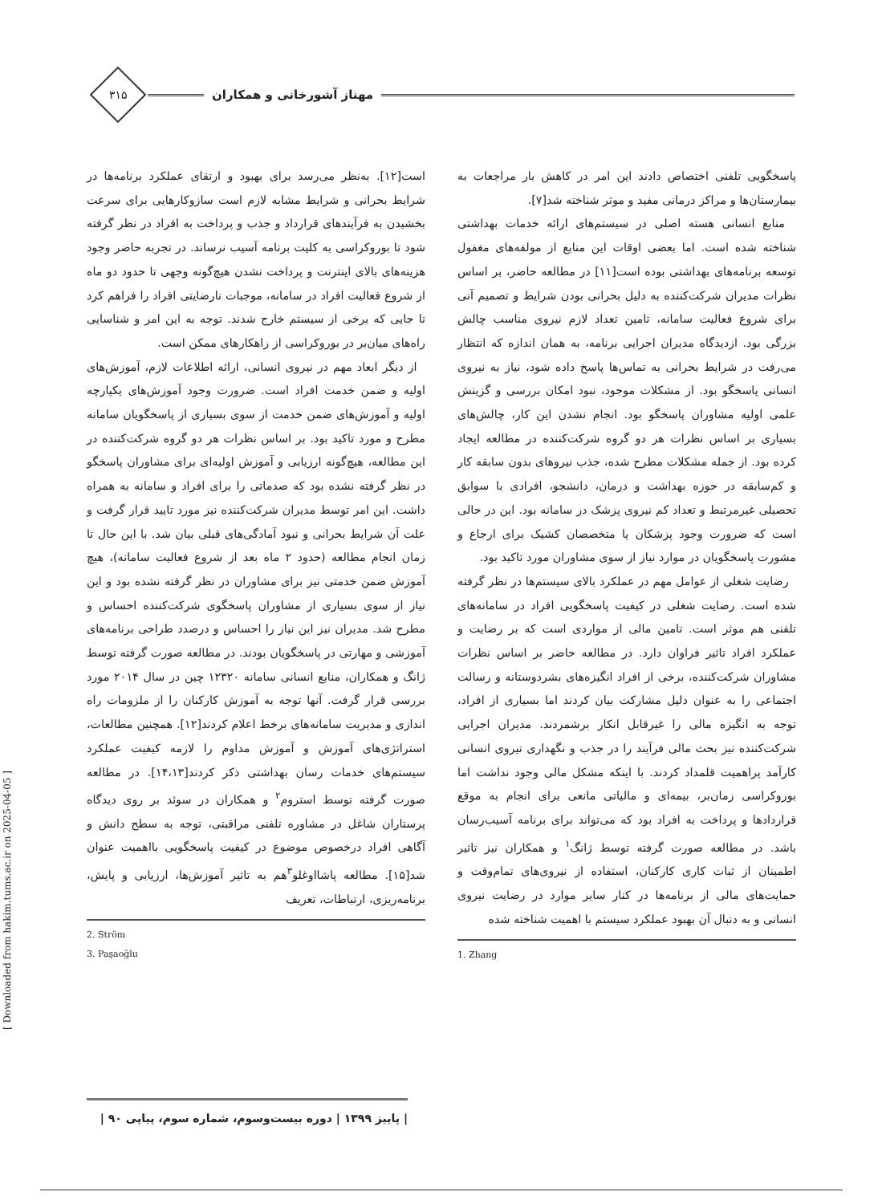مهناز آشورخانی و همکاران
۳۱۵
پاسخگویی تلفنی اختصاص دادند این امر در کاهش بار مراجعات به بیمارستان‌ها و مراکز درمانی مفید و موثر شناخته شد[۷].
منابع انسانی هسته اصلی در سیستم‌های ارائه خدمات بهداشتی شناخته شده است. اما بعضی اوقات این منابع از مولفه‌های مغفول توسعه برنامه‌های بهداشتی بوده است[۱۱] در مطالعه حاضر، بر اساس نظرات مدیران شرکت‌کننده به دلیل بحرانی بودن شرایط و تصمیم آنی برای شروع فعالیت سامانه، تامین تعداد لازم نیروی مناسب چالش بزرگی بود. ازدیدگاه مدیران اجرایی برنامه، به همان اندازه که انتظار می‌رفت در شرایط بحرانی به تماس‌ها پاسخ داده شود، نیاز به نیروی انسانی پاسخگو بود. از مشکلات موجود، نبود امکان بررسی و گزینش علمی اولیه مشاوران پاسخگو بود. انجام نشدن این کار، چالش‌های بسیاری بر اساس نظرات هر دو گروه شرکت‌کننده در مطالعه ایجاد کرده بود. از جمله مشکلات مطرح شده، جذب نیروهای بدون سابقه کار و کم‌سابقه در حوزه بهداشت و درمان، دانشجو، افرادی با سوابق تحصیلی غیرمرتبط و تعداد کم نیروی پزشک در سامانه بود. این در حالی است که ضرورت وجود پزشکان یا متخصصان کشیک برای ارجاع و مشورت پاسخگویان در موارد نیاز از سوی مشاوران مورد تاکید بود.
رضایت شغلی از عوامل مهم در عملکرد بالای سیستم‌ها در نظر گرفته شده است. رضایت شغلی در کیفیت پاسخگویی افراد در سامانه‌های تلفنی هم موثر است. تامین مالی از مواردی است که بر رضایت و عملکرد افراد تاثیر فراوان دارد. در مطالعه حاضر بر اساس نظرات مشاوران شرکت‌کننده، برخی از افراد انگیزه‌های بشردوستانه و رسالت اجتماعی را به عنوان دلیل مشارکت بیان کردند اما بسیاری از افراد، توجه به انگیزه مالی را غیرقابل انکار برشمردند. مدیران اجرایی شرکت‌کننده نیز بحث مالی فرآیند را در جذب و نگهداری نیروی انسانی کارآمد پراهمیت قلمداد کردند. با اینکه مشکل مالی وجود نداشت اما بوروکراسی زمان‌بر، بیمه‌ای و مالیاتی مانعی برای انجام به موقع قراردادها و پرداخت به افراد بود که می‌تواند برای برنامه آسیب‌رسان باشد. در مطالعه صورت گرفته توسط ژانگ<sup>۱</sup> و همکاران نیز تاثیر اطمینان از ثبات کاری کارکنان، استفاده از نیروی‌های تمام‌وقت و حمایت‌های مالی از برنامه‌ها در کنار سایر موارد در رضایت نیروی انسانی و به دنبال آن بهبود عملکرد سیستم با اهمیت شناخته شده
1. Zhang
است[۱۲]. به‌نظر می‌رسد برای بهبود و ارتقای عملکرد برنامه‌ها در شرایط بحرانی و شرایط مشابه لازم است سازوکارهایی برای سرعت بخشیدن به فرآیندهای قرارداد و جذب و پرداخت به افراد در نظر گرفته شود تا بوروکراسی به کلیت برنامه آسیب نرساند. در تجربه حاضر وجود هزینه‌های بالای اینترنت و پرداخت نشدن هیچ‌گونه وجهی تا حدود دو ماه از شروع فعالیت افراد در سامانه، موجبات نارضایتی افراد را فراهم کرد تا جایی که برخی از سیستم خارج شدند. توجه به این امر و شناسایی راه‌های میان‌بر در بوروکراسی از راهکارهای ممکن است.
از دیگر ابعاد مهم در نیروی انسانی، ارائه اطلاعات لازم، آموزش‌های اولیه و ضمن خدمت افراد است. ضرورت وجود آموزش‌های یکپارچه اولیه و آموزش‌های ضمن خدمت از سوی بسیاری از پاسخگویان سامانه مطرح و مورد تاکید بود. بر اساس نظرات هر دو گروه شرکت‌کننده در این مطالعه، هیچ‌گونه ارزیابی و آموزش اولیه‌ای برای مشاوران پاسخگو در نظر گرفته نشده بود که صدماتی را برای افراد و سامانه به همراه داشت. این امر توسط مدیران شرکت‌کننده نیز مورد تایید قرار گرفت و علت آن شرایط بحرانی و نبود آمادگی‌های قبلی بیان شد. با این حال تا زمان انجام مطالعه (حدود ۲ ماه بعد از شروع فعالیت سامانه)، هیچ آموزش ضمن خدمتی نیز برای مشاوران در نظر گرفته نشده بود و این نیاز از سوی بسیاری از مشاوران پاسخگوی شرکت‌کننده احساس و مطرح شد. مدیران نیز این نیاز را احساس و درصدد طراحی برنامه‌های آموزشی و مهارتی در پاسخگویان بودند. در مطالعه صورت گرفته توسط ژانگ و همکاران، منابع انسانی سامانه ۱۲۳۲۰ چین در سال ۲۰۱۴ مورد بررسی قرار گرفت. آنها توجه به آموزش کارکنان را از ملزومات راه اندازی و مدیریت سامانه‌های برخط اعلام کردند[۱۲]. همچنین مطالعات، استراتژی‌های آموزش و آموزش مداوم را لازمه کیفیت عملکرد سیستم‌های خدمات رسان بهداشتی ذکر کردند[۱۴،۱۳]. در مطالعه صورت گرفته توسط استروم<sup>۲</sup> و همکاران در سوئد بر روی دیدگاه پرستاران شاغل در مشاوره تلفنی مراقبتی، توجه به سطح دانش و آگاهی افراد درخصوص موضوع در کیفیت پاسخگویی بااهمیت عنوان شد[۱۵]. مطالعه پاشااوغلو<sup>۳</sup>هم به تاثیر آموزش‌ها، ارزیابی و پایش، برنامه‌ریزی، ارتباطات، تعریف
2. Ström
3. Paşaoğlu
[ Downloaded from hakim.tums.ac.ir on 2025-04-05 ]
| پاییز ۱۳۹۹ | دوره بیست‌وسوم، شماره سوم، پیاپی ۹۰ |